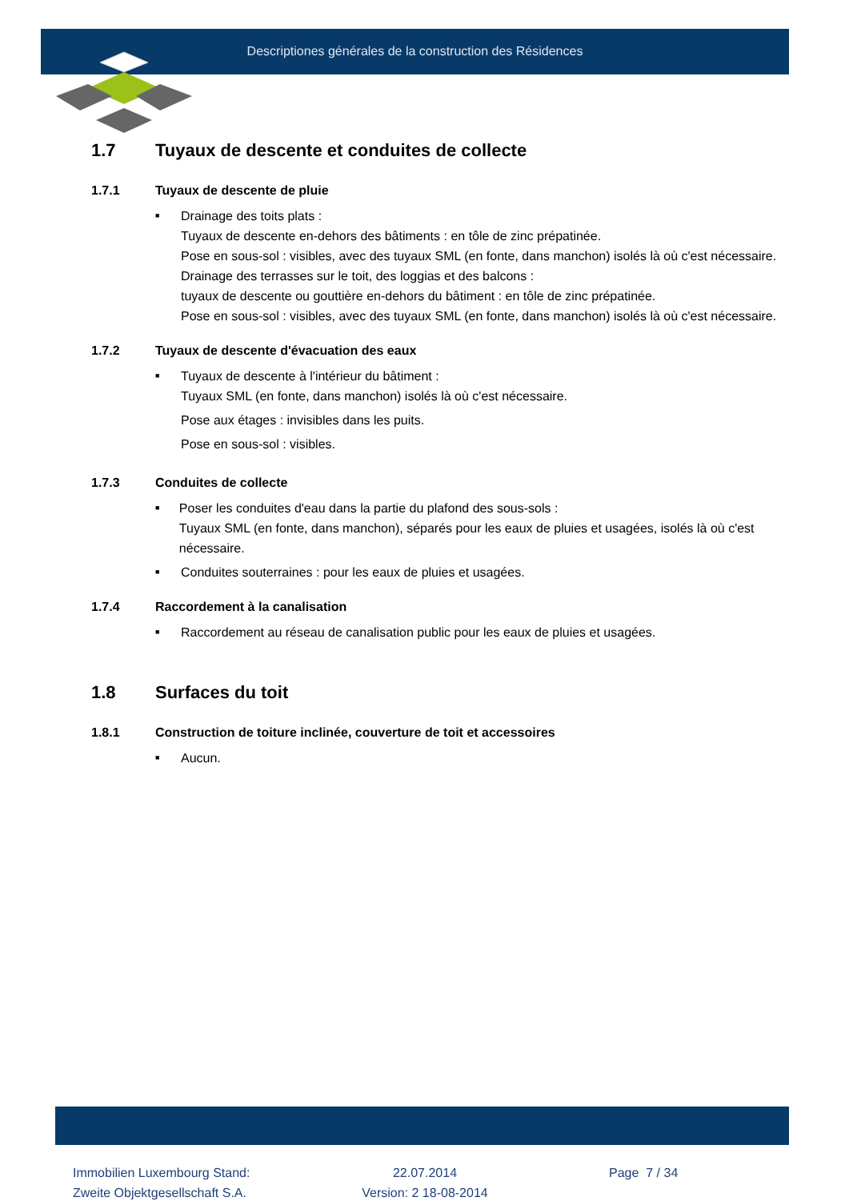Descriptiones générales de la construction des Résidences
1.7 Tuyaux de descente et conduites de collecte
1.7.1 Tuyaux de descente de pluie
■
Drainage des toits plats :
Tuyaux de descente en-dehors des bâtiments : en tôle de zinc prépatinée.
Pose en sous-sol : visibles, avec des tuyaux SML (en fonte, dans manchon) isolés là où c'est nécessaire.
Drainage des terrasses sur le toit, des loggias et des balcons :
tuyaux de descente ou gouttière en-dehors du bâtiment : en tôle de zinc prépatinée.
Pose en sous-sol : visibles, avec des tuyaux SML (en fonte, dans manchon) isolés là où c'est nécessaire.
1.7.2 Tuyaux de descente d'évacuation des eaux
■
Tuyaux de descente à l'intérieur du bâtiment :
Tuyaux SML (en fonte, dans manchon) isolés là où c'est nécessaire.
Pose aux étages : invisibles dans les puits.
Pose en sous-sol : visibles.
1.7.3 Conduites de collecte
■
Poser les conduites d'eau dans la partie du plafond des sous-sols :
Tuyaux SML (en fonte, dans manchon), séparés pour les eaux de pluies et usagées, isolés là où c'est nécessaire.
■
Conduites souterraines : pour les eaux de pluies et usagées.
1.7.4 Raccordement à la canalisation
■
Raccordement au réseau de canalisation public pour les eaux de pluies et usagées.
1.8 Surfaces du toit
1.8.1 Construction de toiture inclinée, couverture de toit et accessoires
■
Aucun.
Immobilien Luxembourg Stand:
Zweite Objektgesellschaft S.A.
22.07.2014
Version: 2 18-08-2014
Page 7 / 34